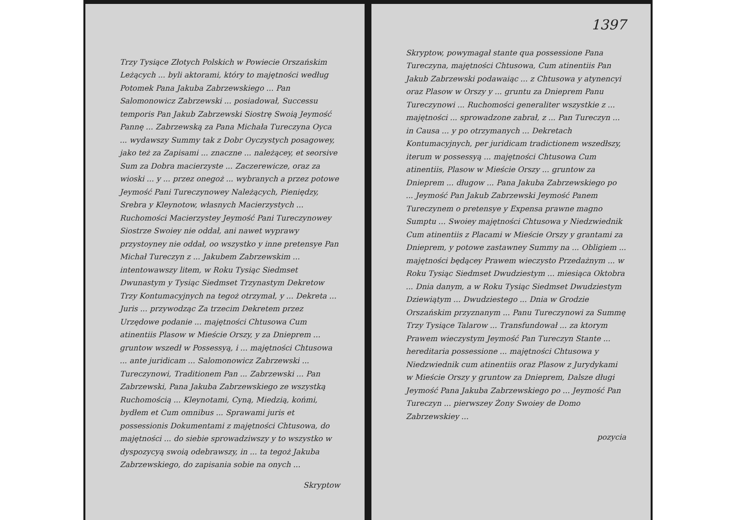Trzy Tysiące Złotych Polskich w Powiecie Orszańskim Leżących ... byli aktorami, który to majętności według Potomek Pana Jakuba Zabrzewskiego ... Pan Salomonowicz Zabrzewski ... posiadował, Successu temporis Pan Jakub Zabrzewski Siostrę Swoią Jeymość Pannę ... Zabrzewską za Pana Michała Tureczyna Oyca ... wydawszy Summy tak z Dobr Oyczystych posagowey, jako też za Zapisami ... znaczne ... należącey, et seorsive Sum za Dobra macierzyste ... Zaczerewicze, oraz za wioski ... y ... przez onegoż ... wybranych a przez potowe Jeymość Pani Tureczynowey Należących, Pieniędzy, Srebra y Kleynotow, własnych Macierzystych ... Ruchomości Macierzystey Jeymość Pani Tureczynowey Siostrze Swoiey nie oddał, ani nawet wyprawy przystoyney nie oddał, oo wszystko y inne pretensye Pan Michał Tureczyn z ... Jakubem Zabrzewskim ... intentowawszy litem, w Roku Tysiąc Siedmset Dwunastym y Tysiąc Siedmset Trzynastym Dekretow Trzy Kontumacyjnych na tegoż otrzymał, y ... Dekreta ... Juris ... przywodząc Za trzecim Dekretem przez Urzędowe podanie ... majętności Chtusowa Cum atinentiis Plasow w Mieście Orszy, y za Dnieprem ... gruntow wszedł w Possessyą, i ... majętności Chtusowa ... ante juridicam ... Salomonowicz Zabrzewski ... Tureczynowi, Traditionem Pan ... Zabrzewski ... Pan Zabrzewski, Pana Jakuba Zabrzewskiego ze wszystką Ruchomością ... Kleynotami, Cyną, Miedzią, końmi, bydłem et Cum omnibus ... Sprawami juris et possessionis Dokumentami z majętności Chtusowa, do majętności ... do siebie sprowadziwszy y to wszystko w dyspozycyą swoią odebrawszy, in ... ta tegoż Jakuba Zabrzewskiego, do zapisania sobie na onych ...
Skryptow
1397
Skryptow, powymagał stante qua possessione Pana Tureczyna, majętności Chtusowa, Cum atinentiis Pan Jakub Zabrzewski podawaiąc ... z Chtusowa y atynencyi oraz Plasow w Orszy y ... gruntu za Dnieprem Panu Tureczynowi ... Ruchomości generaliter wszystkie z ... majętności ... sprowadzone zabrał, z ... Pan Tureczyn ... in Causa ... y po otrzymanych ... Dekretach Kontumacyjnych, per juridicam tradictionem wszedłszy, iterum w possessyą ... majętności Chtusowa Cum atinentiis, Plasow w Mieście Orszy ... gruntow za Dnieprem ... długow ... Pana Jakuba Zabrzewskiego po ... Jeymość Pan Jakub Zabrzewski Jeymość Panem Tureczynem o pretensye y Expensa prawne magno Sumptu ... Swoiey majętności Chtusowa y Niedzwiednik Cum atinentiis z Placami w Mieście Orszy y grantami za Dnieprem, y potowe zastawney Summy na ... Obligiem ... majętności będącey Prawem wieczysto Przedażnym ... w Roku Tysiąc Siedmset Dwudziestym ... miesiąca Oktobra ... Dnia danym, a w Roku Tysiąc Siedmset Dwudziestym Dziewiątym ... Dwudziestego ... Dnia w Grodzie Orszańskim przyznanym ... Panu Tureczynowi za Summę Trzy Tysiące Talarow ... Transfundował ... za ktorym Prawem wieczystym Jeymość Pan Tureczyn Stante ... hereditaria possessione ... majętności Chtusowa y Niedzwiednik cum atinentiis oraz Plasow z Jurydykami w Mieście Orszy y gruntow za Dnieprem, Dalsze długi Jeymość Pana Jakuba Zabrzewskiego po ... Jeymość Pan Tureczyn ... pierwszey Żony Swoiey de Domo Zabrzewskiey ...
pozycia